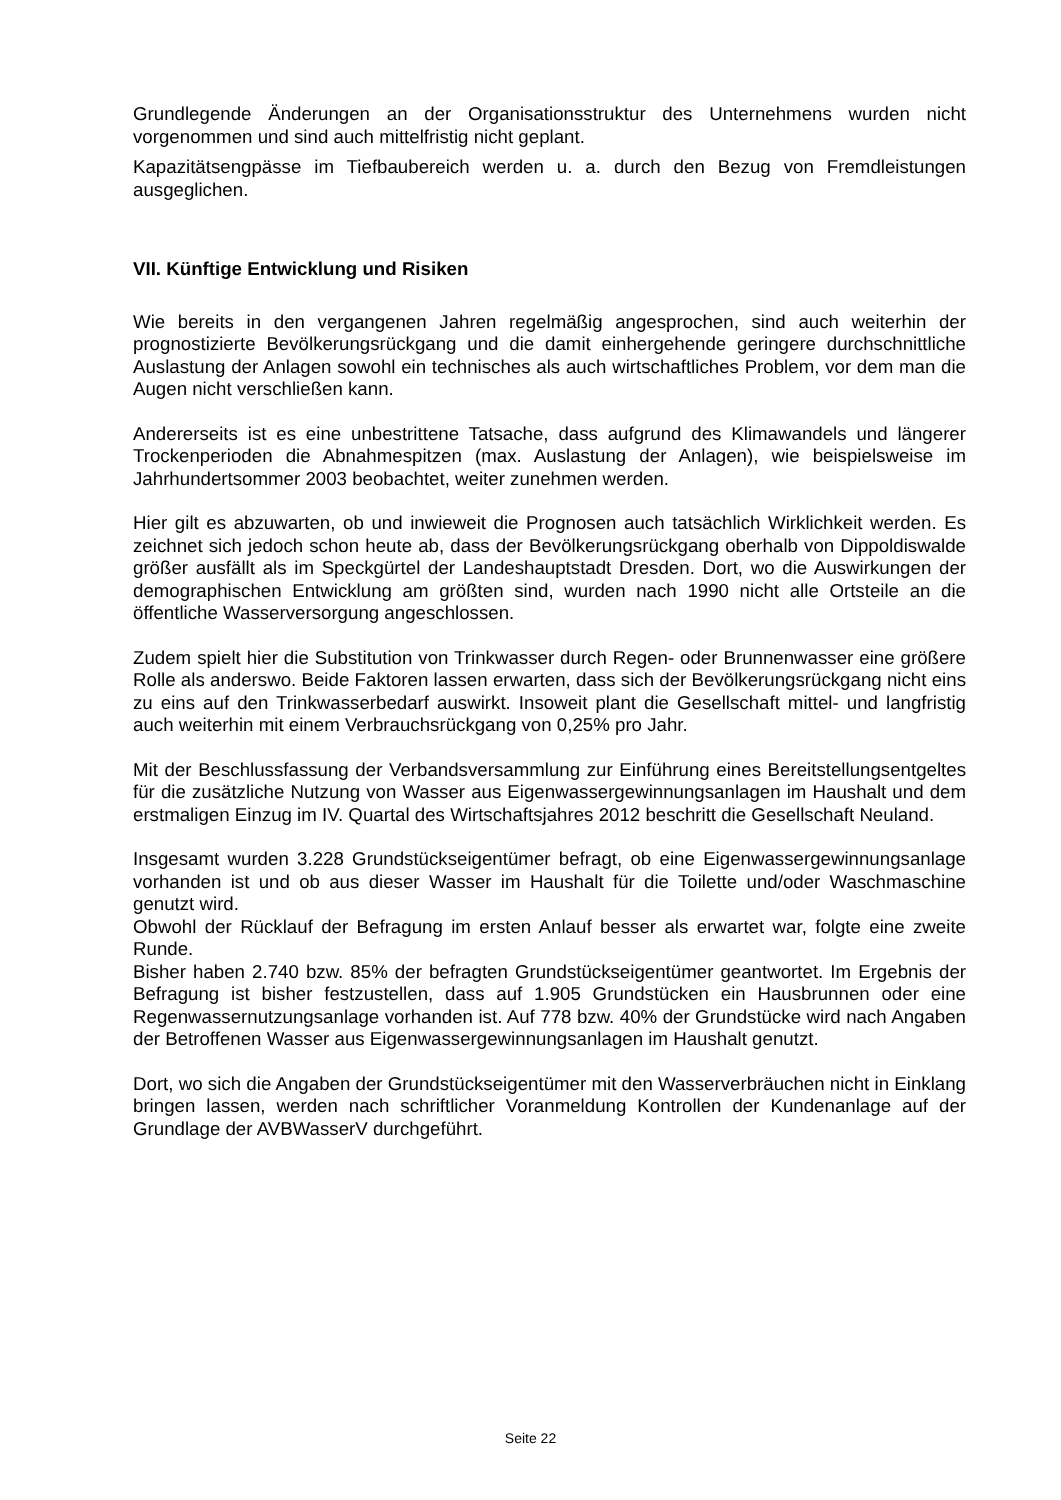Grundlegende Änderungen an der Organisationsstruktur des Unternehmens wurden nicht vorgenommen und sind auch mittelfristig nicht geplant.
Kapazitätsengpässe im Tiefbaubereich werden u. a. durch den Bezug von Fremdleistungen ausgeglichen.
VII. Künftige Entwicklung und Risiken
Wie bereits in den vergangenen Jahren regelmäßig angesprochen, sind auch weiterhin der prognostizierte Bevölkerungsrückgang und die damit einhergehende geringere durchschnittliche Auslastung der Anlagen sowohl ein technisches als auch wirtschaftliches Problem, vor dem man die Augen nicht verschließen kann.
Andererseits ist es eine unbestrittene Tatsache, dass aufgrund des Klimawandels und längerer Trockenperioden die Abnahmespitzen (max. Auslastung der Anlagen), wie beispielsweise im Jahrhundertsommer 2003 beobachtet, weiter zunehmen werden.
Hier gilt es abzuwarten, ob und inwieweit die Prognosen auch tatsächlich Wirklichkeit werden. Es zeichnet sich jedoch schon heute ab, dass der Bevölkerungsrückgang oberhalb von Dippoldiswalde größer ausfällt als im Speckgürtel der Landeshauptstadt Dresden. Dort, wo die Auswirkungen der demographischen Entwicklung am größten sind, wurden nach 1990 nicht alle Ortsteile an die öffentliche Wasserversorgung angeschlossen.
Zudem spielt hier die Substitution von Trinkwasser durch Regen- oder Brunnenwasser eine größere Rolle als anderswo. Beide Faktoren lassen erwarten, dass sich der Bevölkerungsrückgang nicht eins zu eins auf den Trinkwasserbedarf auswirkt. Insoweit plant die Gesellschaft mittel- und langfristig auch weiterhin mit einem Verbrauchsrückgang von 0,25% pro Jahr.
Mit der Beschlussfassung der Verbandsversammlung zur Einführung eines Bereitstellungsentgeltes für die zusätzliche Nutzung von Wasser aus Eigenwassergewinnungsanlagen im Haushalt und dem erstmaligen Einzug im IV. Quartal des Wirtschaftsjahres 2012 beschritt die Gesellschaft Neuland.
Insgesamt wurden 3.228 Grundstückseigentümer befragt, ob eine Eigenwassergewinnungsanlage vorhanden ist und ob aus dieser Wasser im Haushalt für die Toilette und/oder Waschmaschine genutzt wird.
Obwohl der Rücklauf der Befragung im ersten Anlauf besser als erwartet war, folgte eine zweite Runde.
Bisher haben 2.740 bzw. 85% der befragten Grundstückseigentümer geantwortet. Im Ergebnis der Befragung ist bisher festzustellen, dass auf 1.905 Grundstücken ein Hausbrunnen oder eine Regenwassernutzungsanlage vorhanden ist. Auf 778 bzw. 40% der Grundstücke wird nach Angaben der Betroffenen Wasser aus Eigenwassergewinnungsanlagen im Haushalt genutzt.
Dort, wo sich die Angaben der Grundstückseigentümer mit den Wasserverbräuchen nicht in Einklang bringen lassen, werden nach schriftlicher Voranmeldung Kontrollen der Kundenanlage auf der Grundlage der AVBWasserV durchgeführt.
Seite 22